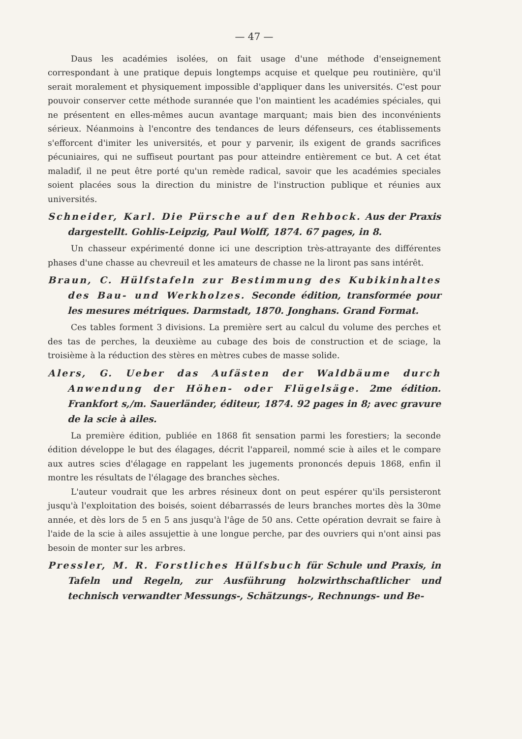— 47 —
Daus les académies isolées, on fait usage d'une méthode d'enseignement correspondant à une pratique depuis longtemps acquise et quelque peu routinière, qu'il serait moralement et physiquement impossible d'appliquer dans les universités. C'est pour pouvoir conserver cette méthode surannée que l'on maintient les académies spéciales, qui ne présentent en elles-mêmes aucun avantage marquant; mais bien des inconvénients sérieux. Néanmoins à l'encontre des tendances de leurs défenseurs, ces établissements s'efforcent d'imiter les universités, et pour y parvenir, ils exigent de grands sacrifices pécuniaires, qui ne suffiseut pourtant pas pour atteindre entièrement ce but. A cet état maladif, il ne peut être porté qu'un remède radical, savoir que les académies speciales soient placées sous la direction du ministre de l'instruction publique et réunies aux universités.
Schneider, Karl. Die Pürsche auf den Rehbock. Aus der Praxis dargestellt. Gohlis-Leipzig, Paul Wolff, 1874. 67 pages, in 8.
Un chasseur expérimenté donne ici une description très-attrayante des différentes phases d'une chasse au chevreuil et les amateurs de chasse ne la liront pas sans intérêt.
Braun, C. Hülfstafeln zur Bestimmung des Kubikinhaltes des Bau- und Werkholzes. Seconde édition, transformée pour les mesures métriques. Darmstadt, 1870. Jonghans. Grand Format.
Ces tables forment 3 divisions. La première sert au calcul du volume des perches et des tas de perches, la deuxième au cubage des bois de construction et de sciage, la troisième à la réduction des stères en mètres cubes de masse solide.
Alers, G. Ueber das Aufästen der Waldbäume durch Anwendung der Höhen- oder Flügelsäge. 2me édition. Frankfort s,/m. Sauerländer, éditeur, 1874. 92 pages in 8; avec gravure de la scie à ailes.
La première édition, publiée en 1868 fit sensation parmi les forestiers; la seconde édition développe le but des élagages, décrit l'appareil, nommé scie à ailes et le compare aux autres scies d'élagage en rappelant les jugements prononcés depuis 1868, enfin il montre les résultats de l'élagage des branches sèches.
L'auteur voudrait que les arbres résineux dont on peut espérer qu'ils persisteront jusqu'à l'exploitation des boisés, soient débarrassés de leurs branches mortes dès la 30me année, et dès lors de 5 en 5 ans jusqu'à l'âge de 50 ans. Cette opération devrait se faire à l'aide de la scie à ailes assujettie à une longue perche, par des ouvriers qui n'ont ainsi pas besoin de monter sur les arbres.
Pressler, M. R. Forstliches Hülfsbuch für Schule und Praxis, in Tafeln und Regeln, zur Ausführung holzwirthschaftlicher und technisch verwandter Messungs-, Schätzungs-, Rechnungs- und Be-